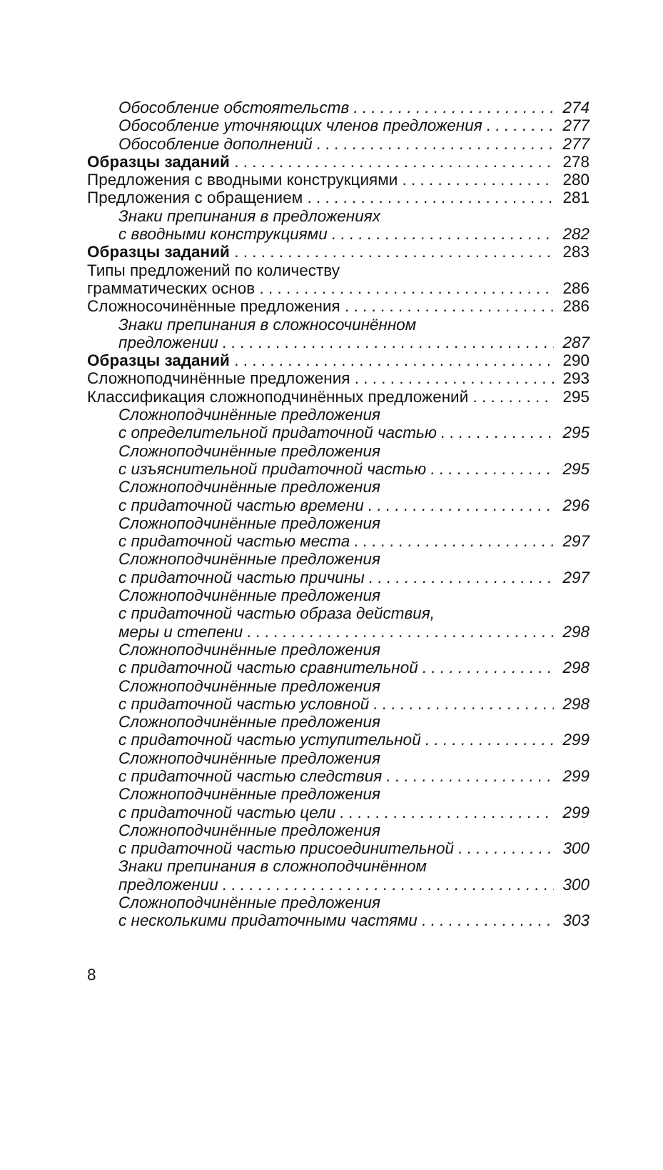Обособление обстоятельств 274
Обособление уточняющих членов предложения 277
Обособление дополнений 277
Образцы заданий 278
Предложения с вводными конструкциями 280
Предложения с обращением 281
Знаки препинания в предложениях
с вводными конструкциями 282
Образцы заданий 283
Типы предложений по количеству
грамматических основ 286
Сложносочинённые предложения 286
Знаки препинания в сложносочинённом
предложении 287
Образцы заданий 290
Сложноподчинённые предложения 293
Классификация сложноподчинённых предложений 295
Сложноподчинённые предложения
с определительной придаточной частью 295
Сложноподчинённые предложения
с изъяснительной придаточной частью 295
Сложноподчинённые предложения
с придаточной частью времени 296
Сложноподчинённые предложения
с придаточной частью места 297
Сложноподчинённые предложения
с придаточной частью причины 297
Сложноподчинённые предложения
с придаточной частью образа действия,
меры и степени 298
Сложноподчинённые предложения
с придаточной частью сравнительной 298
Сложноподчинённые предложения
с придаточной частью условной 298
Сложноподчинённые предложения
с придаточной частью уступительной 299
Сложноподчинённые предложения
с придаточной частью следствия 299
Сложноподчинённые предложения
с придаточной частью цели 299
Сложноподчинённые предложения
с придаточной частью присоединительной 300
Знаки препинания в сложноподчинённом
предложении 300
Сложноподчинённые предложения
с несколькими придаточными частями 303
8